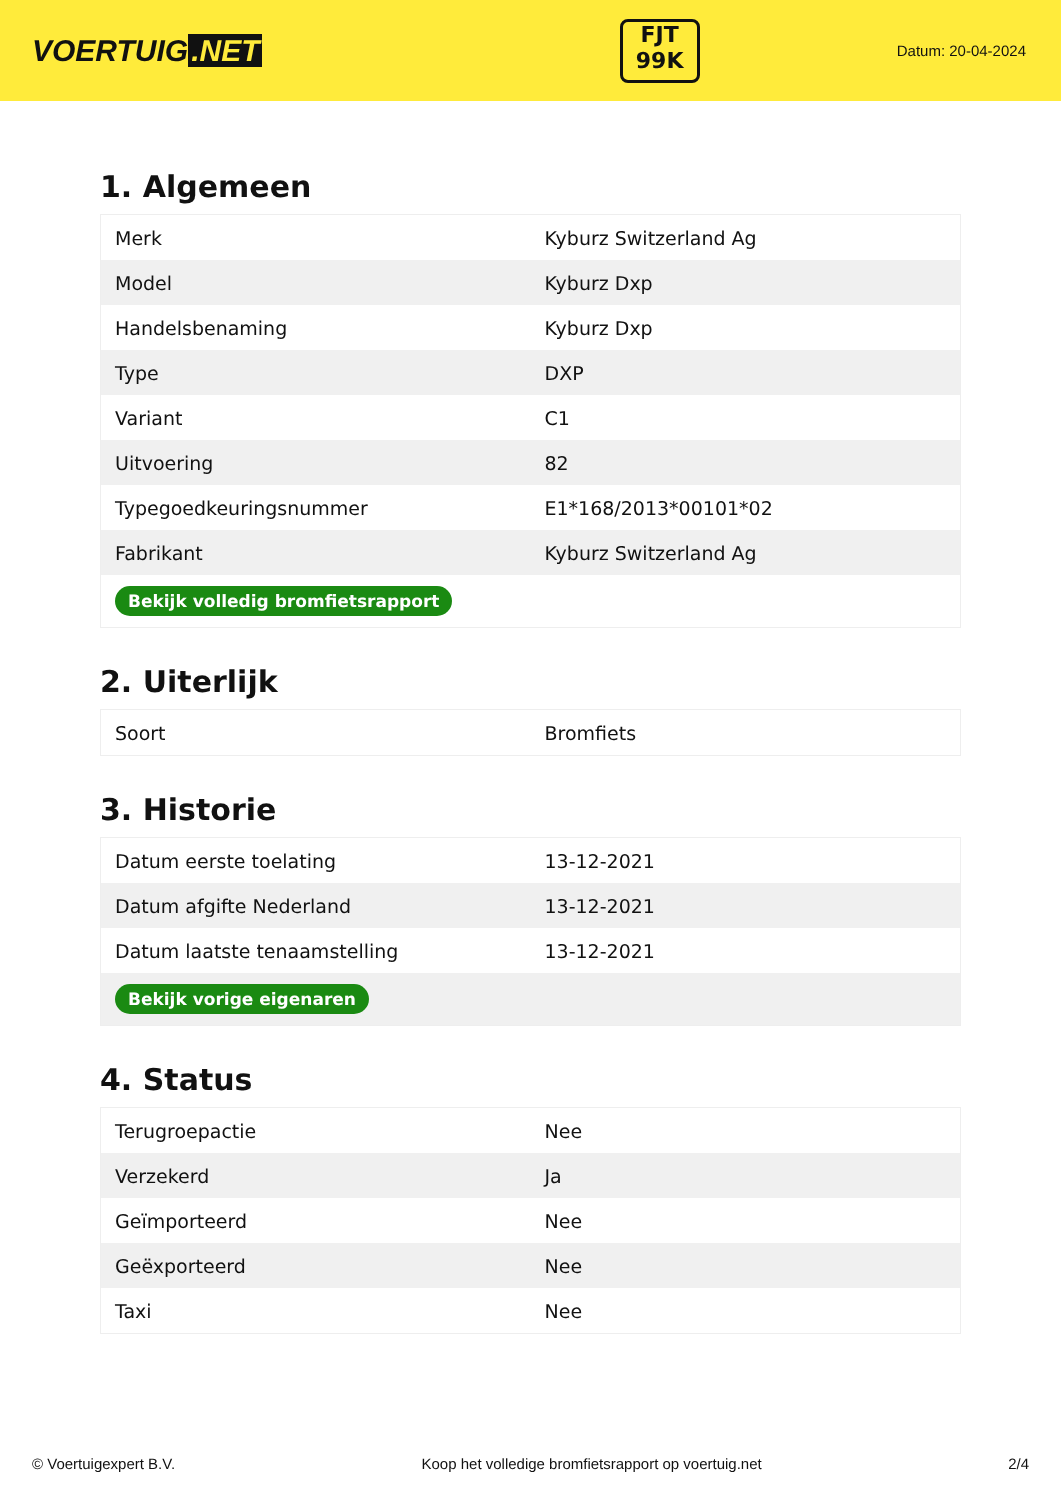VOERTUIG.NET
FJT
99K
Datum: 20-04-2024
1. Algemeen
| Merk | Kyburz Switzerland Ag |
| Model | Kyburz Dxp |
| Handelsbenaming | Kyburz Dxp |
| Type | DXP |
| Variant | C1 |
| Uitvoering | 82 |
| Typegoedkeuringsnummer | E1*168/2013*00101*02 |
| Fabrikant | Kyburz Switzerland Ag |
| Bekijk volledig bromfietsrapport | |
2. Uiterlijk
| Soort | Bromfiets |
3. Historie
| Datum eerste toelating | 13-12-2021 |
| Datum afgifte Nederland | 13-12-2021 |
| Datum laatste tenaamstelling | 13-12-2021 |
| Bekijk vorige eigenaren | |
4. Status
| Terugroepactie | Nee |
| Verzekerd | Ja |
| Geïmporteerd | Nee |
| Geëxporteerd | Nee |
| Taxi | Nee |
© Voertuigexpert B.V. Koop het volledige bromfietsrapport op voertuig.net 2/4